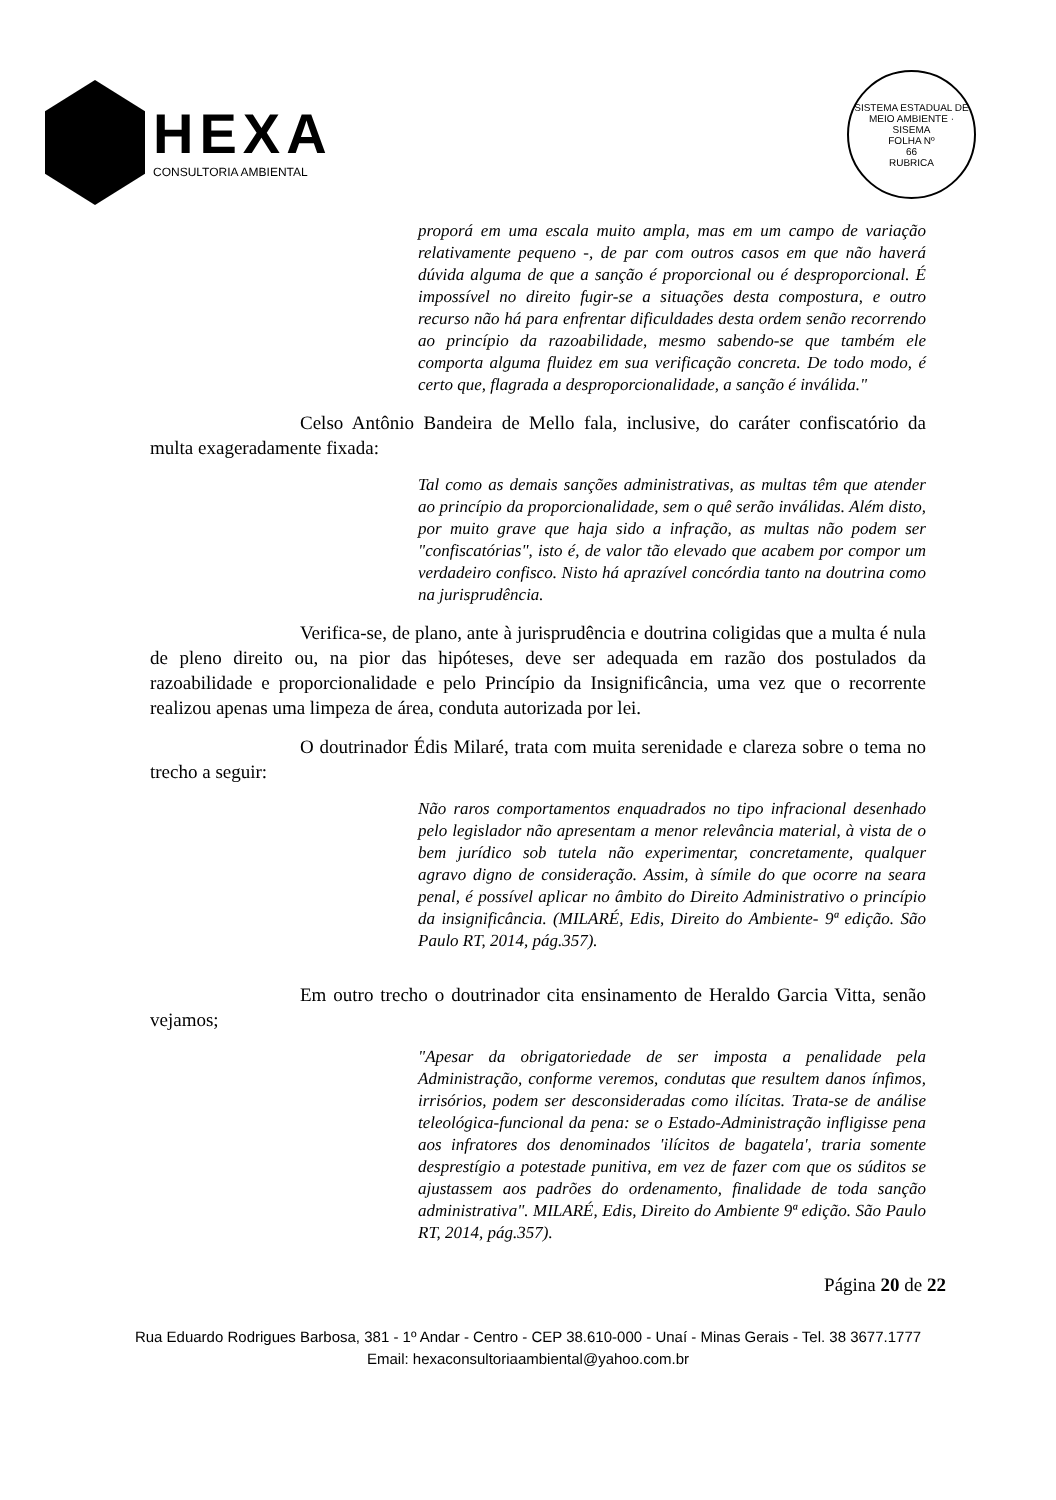HEXA
CONSULTORIA AMBIENTAL
SISTEMA ESTADUAL DE MEIO AMBIENTE · SISEMA
FOLHA Nº
66
RUBRICA
proporá em uma escala muito ampla, mas em um campo de variação relativamente pequeno -, de par com outros casos em que não haverá dúvida alguma de que a sanção é proporcional ou é desproporcional. É impossível no direito fugir-se a situações desta compostura, e outro recurso não há para enfrentar dificuldades desta ordem senão recorrendo ao princípio da razoabilidade, mesmo sabendo-se que também ele comporta alguma fluidez em sua verificação concreta. De todo modo, é certo que, flagrada a desproporcionalidade, a sanção é inválida."
Celso Antônio Bandeira de Mello fala, inclusive, do caráter confiscatório da multa exageradamente fixada:
Tal como as demais sanções administrativas, as multas têm que atender ao princípio da proporcionalidade, sem o quê serão inválidas. Além disto, por muito grave que haja sido a infração, as multas não podem ser "confiscatórias", isto é, de valor tão elevado que acabem por compor um verdadeiro confisco. Nisto há aprazível concórdia tanto na doutrina como na jurisprudência.
Verifica-se, de plano, ante à jurisprudência e doutrina coligidas que a multa é nula de pleno direito ou, na pior das hipóteses, deve ser adequada em razão dos postulados da razoabilidade e proporcionalidade e pelo Princípio da Insignificância, uma vez que o recorrente realizou apenas uma limpeza de área, conduta autorizada por lei.
O doutrinador Édis Milaré, trata com muita serenidade e clareza sobre o tema no trecho a seguir:
Não raros comportamentos enquadrados no tipo infracional desenhado pelo legislador não apresentam a menor relevância material, à vista de o bem jurídico sob tutela não experimentar, concretamente, qualquer agravo digno de consideração. Assim, à símile do que ocorre na seara penal, é possível aplicar no âmbito do Direito Administrativo o princípio da insignificância. (MILARÉ, Edis, Direito do Ambiente- 9ª edição. São Paulo RT, 2014, pág.357).
Em outro trecho o doutrinador cita ensinamento de Heraldo Garcia Vitta, senão vejamos;
"Apesar da obrigatoriedade de ser imposta a penalidade pela Administração, conforme veremos, condutas que resultem danos ínfimos, irrisórios, podem ser desconsideradas como ilícitas. Trata-se de análise teleológica-funcional da pena: se o Estado-Administração infligisse pena aos infratores dos denominados 'ilícitos de bagatela', traria somente desprestígio a potestade punitiva, em vez de fazer com que os súditos se ajustassem aos padrões do ordenamento, finalidade de toda sanção administrativa". MILARÉ, Edis, Direito do Ambiente 9ª edição. São Paulo RT, 2014, pág.357).
Página 20 de 22
Rua Eduardo Rodrigues Barbosa, 381 - 1º Andar - Centro - CEP 38.610-000 - Unaí - Minas Gerais - Tel. 38 3677.1777
Email: hexaconsultoriaambiental@yahoo.com.br